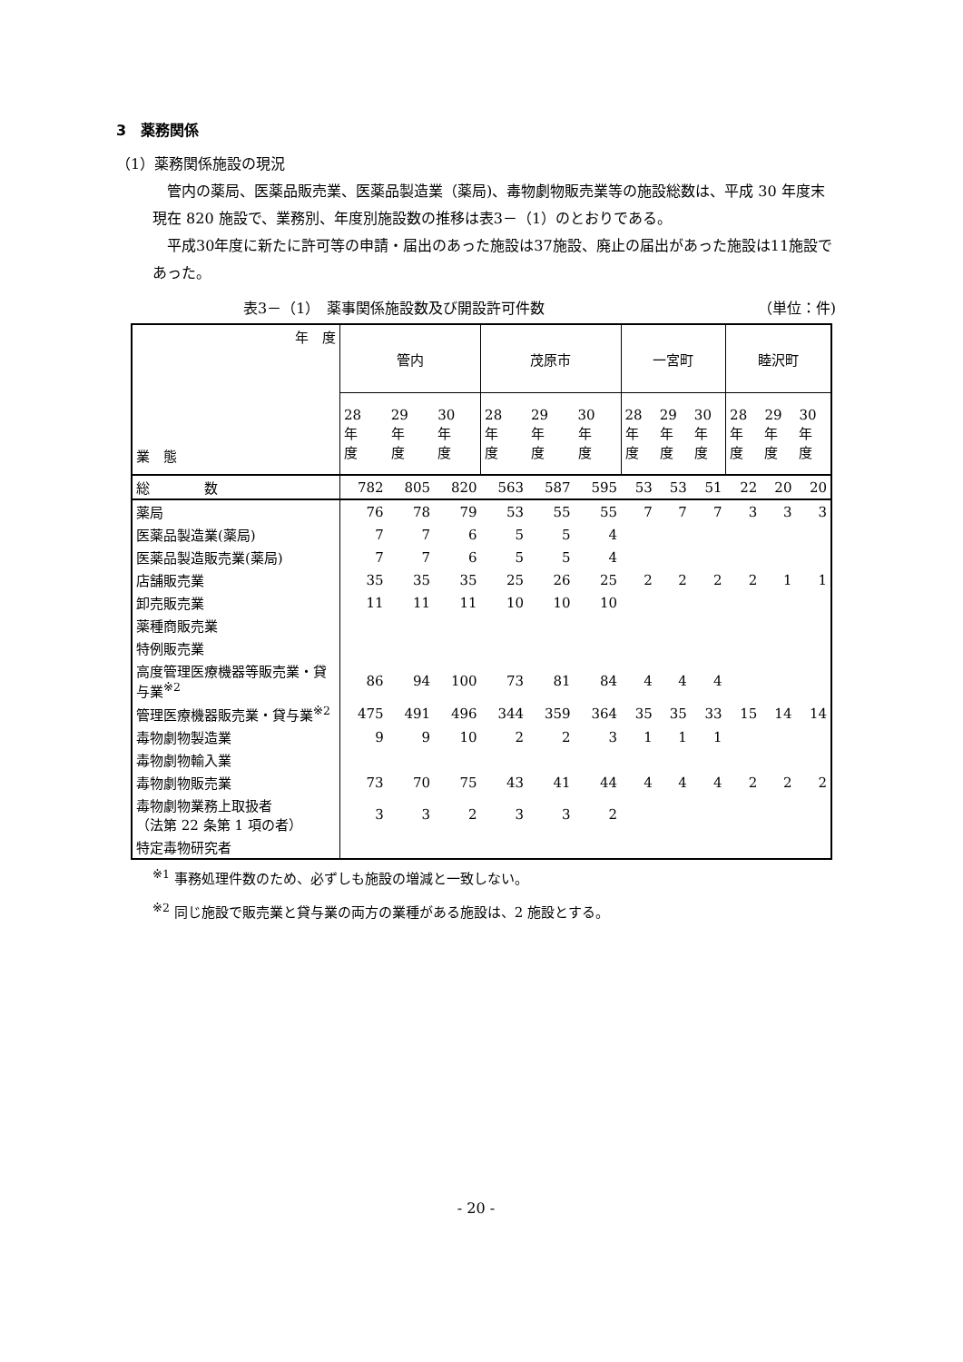3　薬務関係
（1）薬務関係施設の現況
　管内の薬局、医薬品販売業、医薬品製造業（薬局)、毒物劇物販売業等の施設総数は、平成 30 年度末現在 820 施設で、業務別、年度別施設数の推移は表3－（1）のとおりである。
　平成30年度に新たに許可等の申請・届出のあった施設は37施設、廃止の届出があった施設は11施設であった。
表3－（1）　薬事関係施設数及び開設許可件数 （単位：件)
| 年 度 業 態 | 管内 | | | 茂原市 | | | 一宮町 | | | 睦沢町 | | |
| --- | --- | --- | --- | --- | --- | --- | --- | --- | --- | --- | --- | --- |
| | 28 年 度 | 29 年 度 | 30 年 度 | 28 年 度 | 29 年 度 | 30 年 度 | 28 年 度 | 29 年 度 | 30 年 度 | 28 年 度 | 29 年 度 | 30 年 度 |
| 総 数 | 782 | 805 | 820 | 563 | 587 | 595 | 53 | 53 | 51 | 22 | 20 | 20 |
| 薬局 | 76 | 78 | 79 | 53 | 55 | 55 | 7 | 7 | 7 | 3 | 3 | 3 |
| 医薬品製造業(薬局) | 7 | 7 | 6 | 5 | 5 | 4 | | | | | | |
| 医薬品製造販売業(薬局) | 7 | 7 | 6 | 5 | 5 | 4 | | | | | | |
| 店舗販売業 | 35 | 35 | 35 | 25 | 26 | 25 | 2 | 2 | 2 | 2 | 1 | 1 |
| 卸売販売業 | 11 | 11 | 11 | 10 | 10 | 10 | | | | | | |
| 薬種商販売業 | | | | | | | | | | | | |
| 特例販売業 | | | | | | | | | | | | |
| 高度管理医療機器等販売業・貸与業<sup>※2</sup> | 86 | 94 | 100 | 73 | 81 | 84 | 4 | 4 | 4 | | | |
| 管理医療機器販売業・貸与業<sup>※2</sup> | 475 | 491 | 496 | 344 | 359 | 364 | 35 | 35 | 33 | 15 | 14 | 14 |
| 毒物劇物製造業 | 9 | 9 | 10 | 2 | 2 | 3 | 1 | 1 | 1 | | | |
| 毒物劇物輸入業 | | | | | | | | | | | | |
| 毒物劇物販売業 | 73 | 70 | 75 | 43 | 41 | 44 | 4 | 4 | 4 | 2 | 2 | 2 |
| 毒物劇物業務上取扱者 （法第 22 条第 1 項の者） | 3 | 3 | 2 | 3 | 3 | 2 | | | | | | |
| 特定毒物研究者 | | | | | | | | | | | | |
<sup>※1</sup> 事務処理件数のため、必ずしも施設の増減と一致しない。
<sup>※2</sup> 同じ施設で販売業と貸与業の両方の業種がある施設は、2 施設とする。
- 20 -